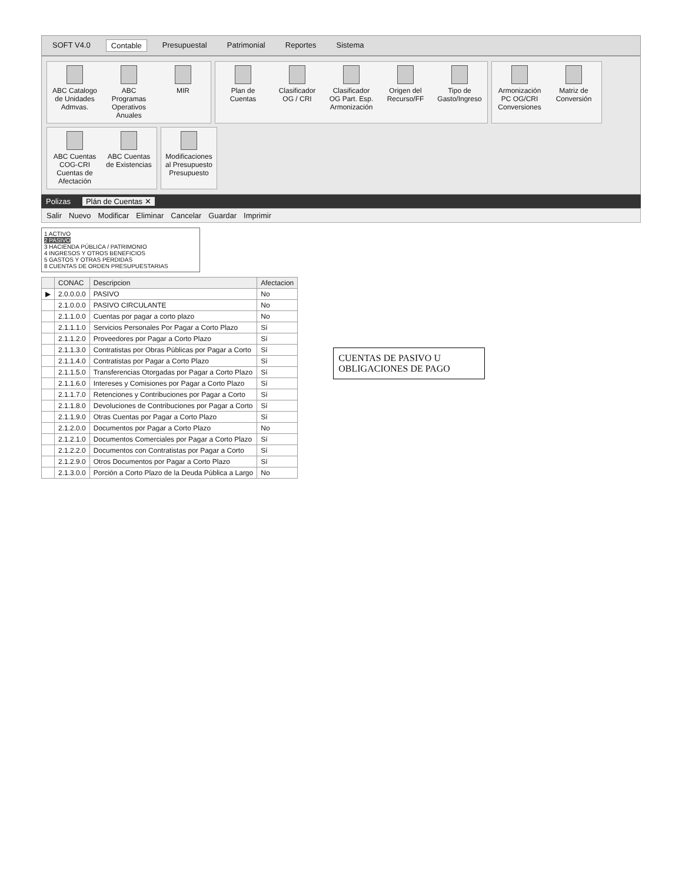SOFT V4.0 Contable Presupuestal Patrimonial Reportes Sistema
ABC Catalogo de Unidades Admvas.
ABC Programas Operativos Anuales
MIR
Plan de Cuentas
Clasificador OG / CRI
Clasificador OG Part. Esp. Armonización
Origen del Recurso/FF
Tipo de Gasto/Ingreso
Armonización PC OG/CRI Conversiones
Matriz de Conversión
ABC Cuentas COG-CRI Cuentas de Afectación
ABC Cuentas de Existencias
Modificaciones al Presupuesto Presupuesto
Polizas Plán de Cuentas ✕
Salir Nuevo Modificar Eliminar Cancelar Guardar Imprimir
1 ACTIVO
2 PASIVO
3 HACIENDA PÚBLICA / PATRIMONIO
4 INGRESOS Y OTROS BENEFICIOS
5 GASTOS Y OTRAS PERDIDAS
8 CUENTAS DE ORDEN PRESUPUESTARIAS
| | CONAC | Descripcion | Afectacion |
| --- | --- | --- | --- |
| ▶ | 2.0.0.0.0 | PASIVO | No |
| | 2.1.0.0.0 | PASIVO CIRCULANTE | No |
| | 2.1.1.0.0 | Cuentas por pagar a corto plazo | No |
| | 2.1.1.1.0 | Servicios Personales Por Pagar a Corto Plazo | Sí |
| | 2.1.1.2.0 | Proveedores por Pagar a Corto Plazo | Sí |
| | 2.1.1.3.0 | Contratistas por Obras Públicas por Pagar a Corto | Sí |
| | 2.1.1.4.0 | Contratistas por Pagar a Corto Plazo | Sí |
| | 2.1.1.5.0 | Transferencias Otorgadas por Pagar a Corto Plazo | Sí |
| | 2.1.1.6.0 | Intereses y Comisiones por Pagar a Corto Plazo | Sí |
| | 2.1.1.7.0 | Retenciones y Contribuciones por Pagar a Corto | Sí |
| | 2.1.1.8.0 | Devoluciones de Contribuciones por Pagar a Corto | Sí |
| | 2.1.1.9.0 | Otras Cuentas por Pagar a Corto Plazo | Sí |
| | 2.1.2.0.0 | Documentos por Pagar a Corto Plazo | No |
| | 2.1.2.1.0 | Documentos Comerciales por Pagar a Corto Plazo | Sí |
| | 2.1.2.2.0 | Documentos con Contratistas por Pagar a Corto | Sí |
| | 2.1.2.9.0 | Otros Documentos por Pagar a Corto Plazo | Sí |
| | 2.1.3.0.0 | Porción a Corto Plazo de la Deuda Pública a Largo | No |
CUENTAS DE PASIVO U OBLIGACIONES DE PAGO